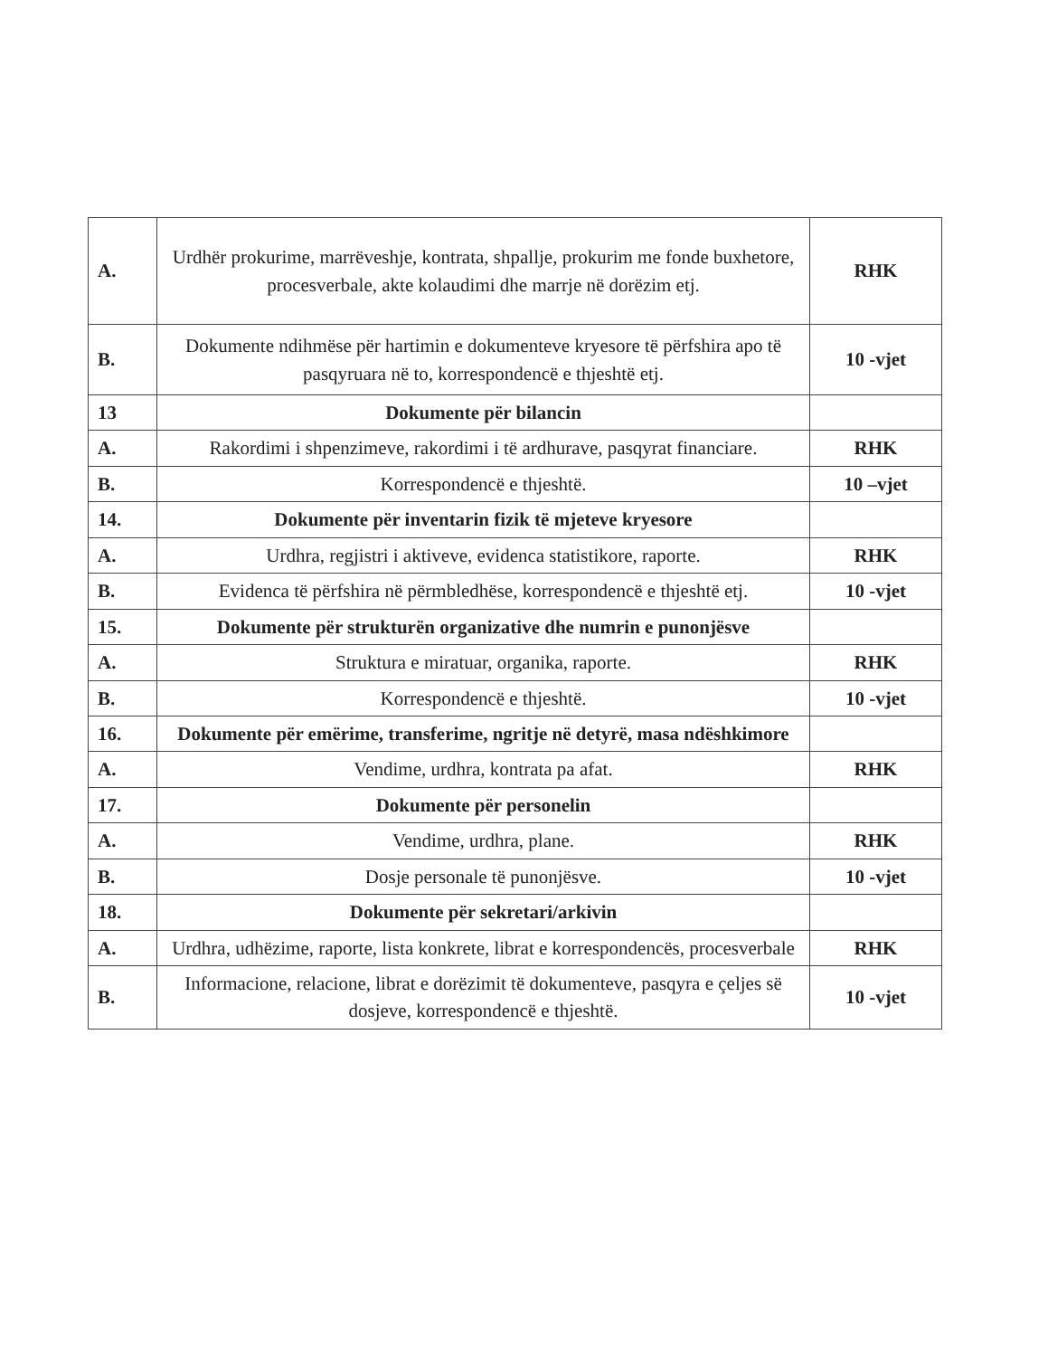| A. | Urdhër prokurime, marrëveshje, kontrata, shpallje, prokurim me fonde buxhetore, procesverbale, akte kolaudimi dhe marrje në dorëzim etj. | RHK |
| B. | Dokumente ndihmëse për hartimin e dokumenteve kryesore të përfshira apo të pasqyruara në to, korrespondencë e thjeshtë etj. | 10 -vjet |
| 13 | Dokumente për bilancin | |
| A. | Rakordimi i shpenzimeve, rakordimi i të ardhurave, pasqyrat financiare. | RHK |
| B. | Korrespondencë e thjeshtë. | 10 –vjet |
| 14. | Dokumente për inventarin fizik të mjeteve kryesore | |
| A. | Urdhra, regjistri i aktiveve, evidenca statistikore, raporte. | RHK |
| B. | Evidenca të përfshira në përmbledhëse, korrespondencë e thjeshtë etj. | 10 -vjet |
| 15. | Dokumente për strukturën organizative dhe numrin e punonjësve | |
| A. | Struktura e miratuar, organika, raporte. | RHK |
| B. | Korrespondencë e thjeshtë. | 10 -vjet |
| 16. | Dokumente për emërime, transferime, ngritje në detyrë, masa ndëshkimore | |
| A. | Vendime, urdhra, kontrata pa afat. | RHK |
| 17. | Dokumente për personelin | |
| A. | Vendime, urdhra, plane. | RHK |
| B. | Dosje personale të punonjësve. | 10 -vjet |
| 18. | Dokumente për sekretari/arkivin | |
| A. | Urdhra, udhëzime, raporte, lista konkrete, librat e korrespondencës, procesverbale | RHK |
| B. | Informacione, relacione, librat e dorëzimit të dokumenteve, pasqyra e çeljes së dosjeve, korrespondencë e thjeshtë. | 10 -vjet |